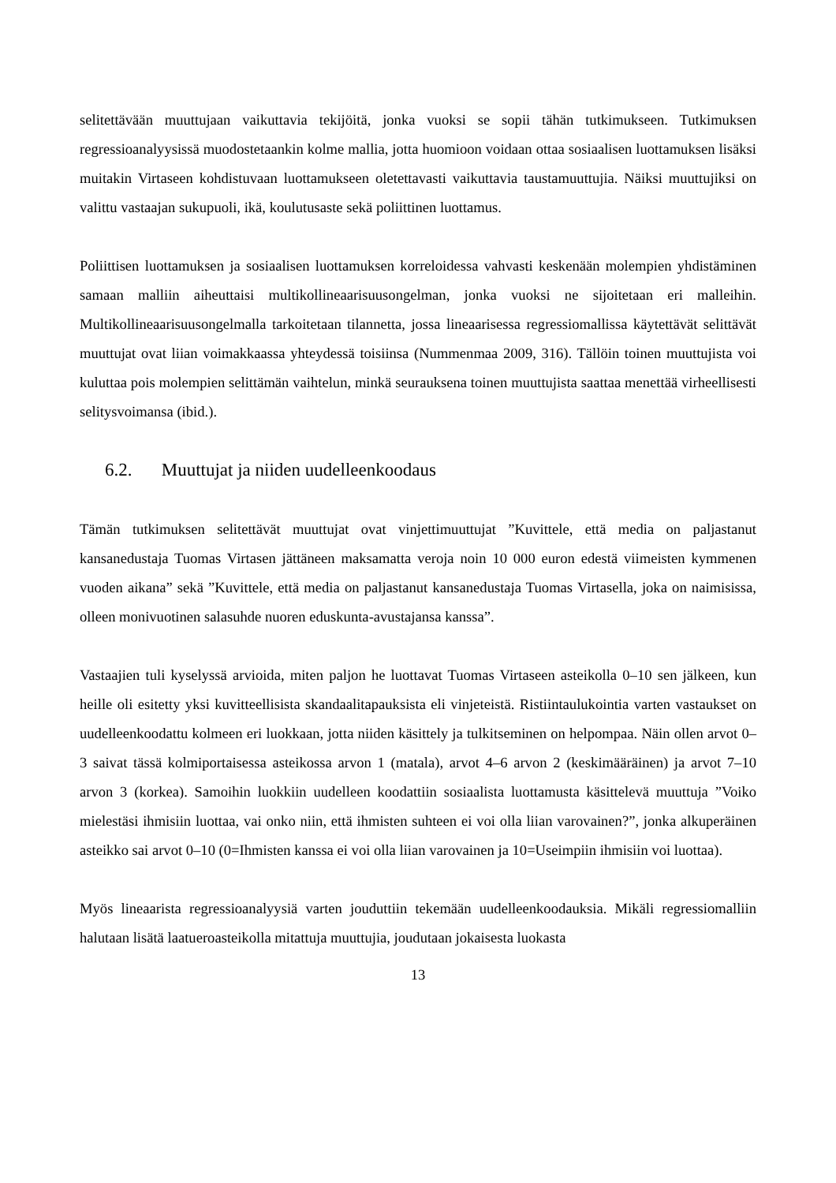selitettävään muuttujaan vaikuttavia tekijöitä, jonka vuoksi se sopii tähän tutkimukseen. Tutkimuksen regressioanalyysissä muodostetaankin kolme mallia, jotta huomioon voidaan ottaa sosiaalisen luottamuksen lisäksi muitakin Virtaseen kohdistuvaan luottamukseen oletettavasti vaikuttavia taustamuuttujia. Näiksi muuttujiksi on valittu vastaajan sukupuoli, ikä, koulutusaste sekä poliittinen luottamus.
Poliittisen luottamuksen ja sosiaalisen luottamuksen korreloidessa vahvasti keskenään molempien yhdistäminen samaan malliin aiheuttaisi multikollineaarisuusongelman, jonka vuoksi ne sijoitetaan eri malleihin. Multikollineaarisuusongelmalla tarkoitetaan tilannetta, jossa lineaarisessa regressiomallissa käytettävät selittävät muuttujat ovat liian voimakkaassa yhteydessä toisiinsa (Nummenmaa 2009, 316). Tällöin toinen muuttujista voi kuluttaa pois molempien selittämän vaihtelun, minkä seurauksena toinen muuttujista saattaa menettää virheellisesti selitysvoimansa (ibid.).
6.2. Muuttujat ja niiden uudelleenkoodaus
Tämän tutkimuksen selitettävät muuttujat ovat vinjettimuuttujat ”Kuvittele, että media on paljastanut kansanedustaja Tuomas Virtasen jättäneen maksamatta veroja noin 10 000 euron edestä viimeisten kymmenen vuoden aikana” sekä ”Kuvittele, että media on paljastanut kansanedustaja Tuomas Virtasella, joka on naimisissa, olleen monivuotinen salasuhde nuoren eduskunta-avustajansa kanssa”.
Vastaajien tuli kyselyssä arvioida, miten paljon he luottavat Tuomas Virtaseen asteikolla 0–10 sen jälkeen, kun heille oli esitetty yksi kuvitteellisista skandaalitapauksista eli vinjeteistä. Ristiintaulukointia varten vastaukset on uudelleenkoodattu kolmeen eri luokkaan, jotta niiden käsittely ja tulkitseminen on helpompaa. Näin ollen arvot 0–3 saivat tässä kolmiportaisessa asteikossa arvon 1 (matala), arvot 4–6 arvon 2 (keskimääräinen) ja arvot 7–10 arvon 3 (korkea). Samoihin luokkiin uudelleen koodattiin sosiaalista luottamusta käsittelevä muuttuja ”Voiko mielestäsi ihmisiin luottaa, vai onko niin, että ihmisten suhteen ei voi olla liian varovainen?”, jonka alkuperäinen asteikko sai arvot 0–10 (0=Ihmisten kanssa ei voi olla liian varovainen ja 10=Useimpiin ihmisiin voi luottaa).
Myös lineaarista regressioanalyysiä varten jouduttiin tekemään uudelleenkoodauksia. Mikäli regressiomalliin halutaan lisätä laatueroasteikolla mitattuja muuttujia, joudutaan jokaisesta luokasta
13